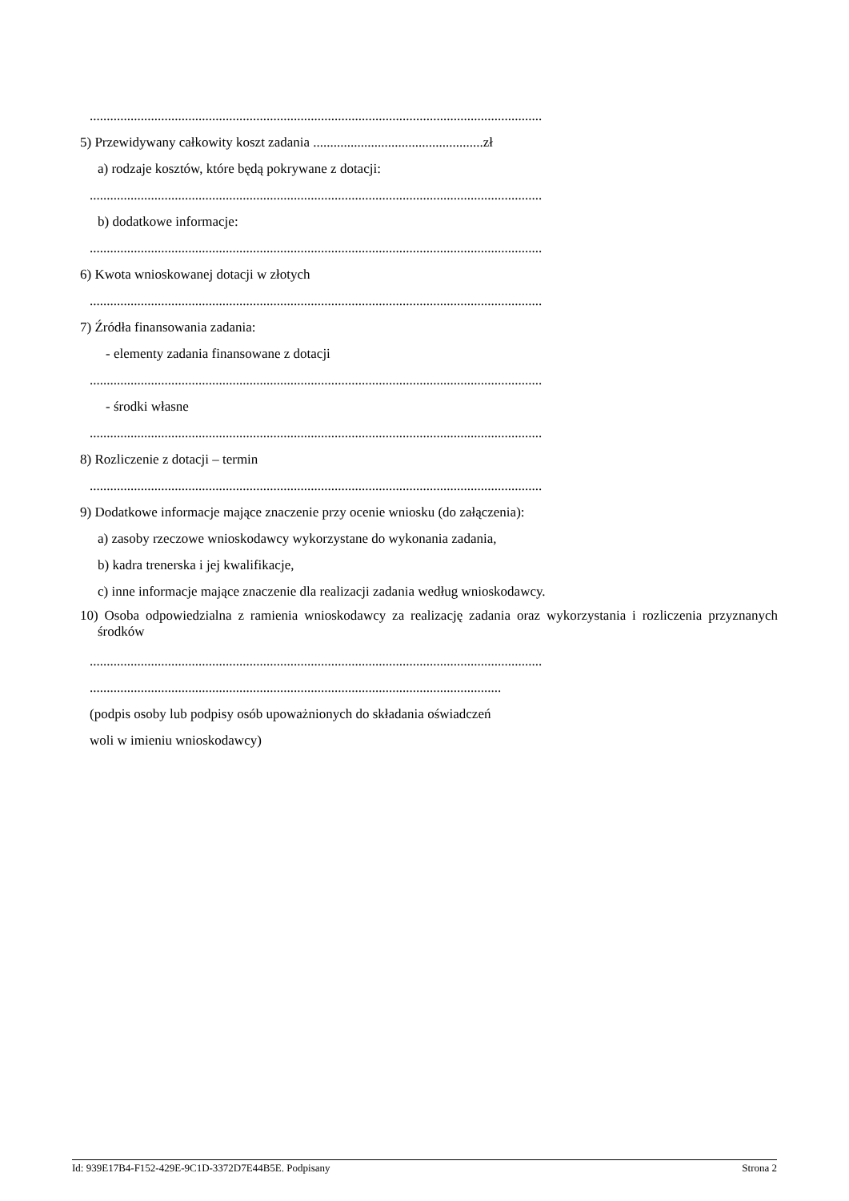.....................................................................................................................................
5) Przewidywany całkowity koszt zadania ..................................................zł
a) rodzaje kosztów, które będą pokrywane z dotacji:
.....................................................................................................................................
b) dodatkowe informacje:
.....................................................................................................................................
6) Kwota wnioskowanej dotacji w złotych
.....................................................................................................................................
7) Źródła finansowania zadania:
- elementy zadania finansowane z dotacji
.....................................................................................................................................
- środki własne
.....................................................................................................................................
8) Rozliczenie z dotacji – termin
.....................................................................................................................................
9) Dodatkowe informacje mające znaczenie przy ocenie wniosku (do załączenia):
a) zasoby rzeczowe wnioskodawcy wykorzystane do wykonania zadania,
b) kadra trenerska i jej kwalifikacje,
c) inne informacje mające znaczenie dla realizacji zadania według wnioskodawcy.
10) Osoba odpowiedzialna z ramienia wnioskodawcy za realizację zadania oraz wykorzystania i rozliczenia przyznanych środków
.....................................................................................................................................
.........................................................................................................................
(podpis osoby lub podpisy osób upoważnionych do składania oświadczeń
woli w imieniu wnioskodawcy)
Id: 939E17B4-F152-429E-9C1D-3372D7E44B5E. Podpisany Strona 2